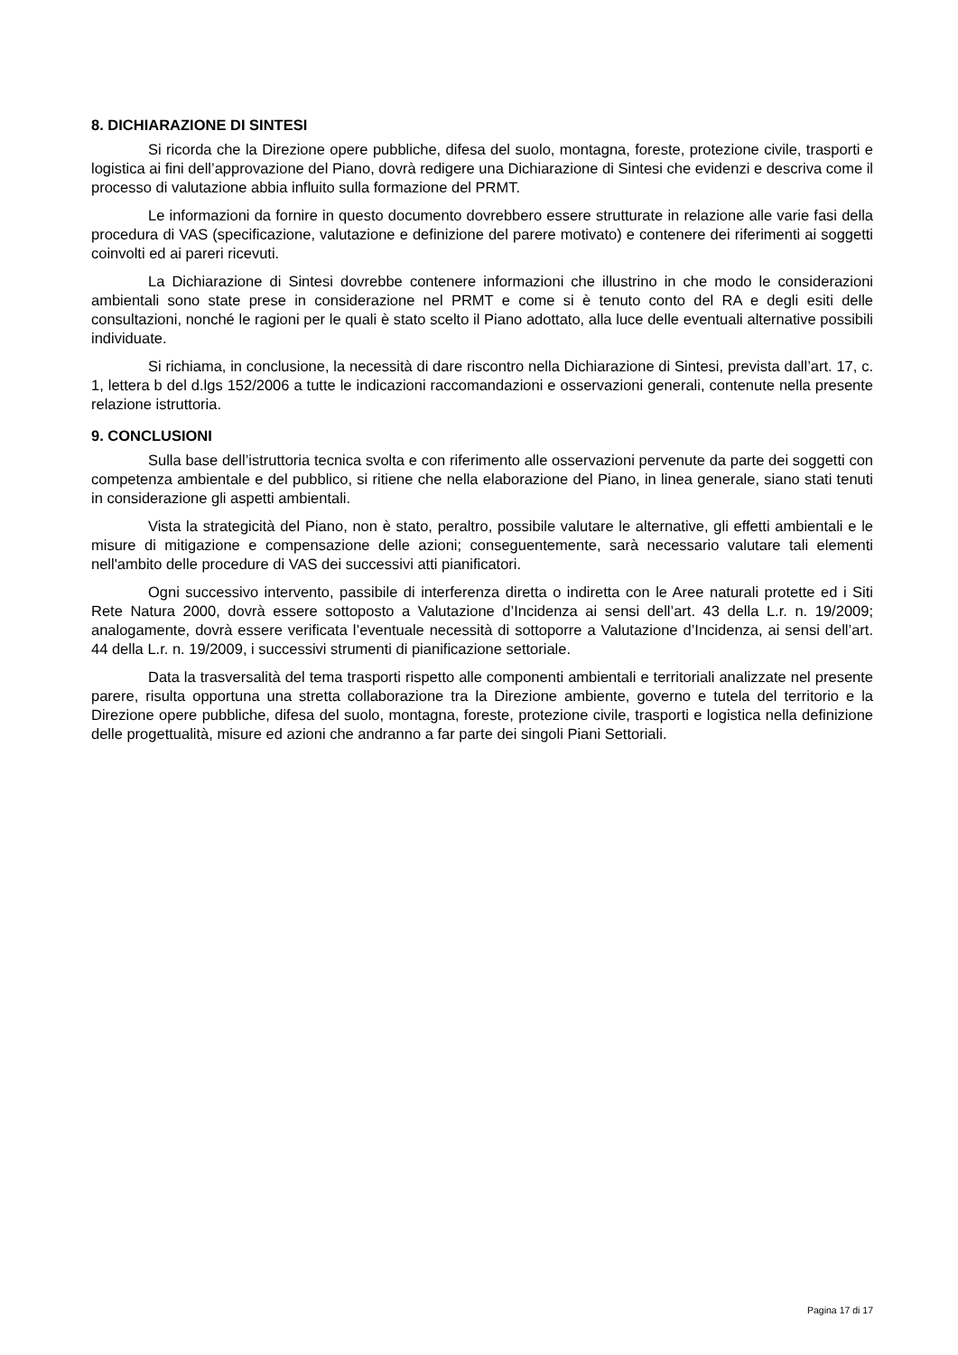8. DICHIARAZIONE DI SINTESI
Si ricorda che la Direzione opere pubbliche, difesa del suolo, montagna, foreste, protezione civile, trasporti e logistica ai fini dell’approvazione del Piano, dovrà redigere una Dichiarazione di Sintesi che evidenzi e descriva come il processo di valutazione abbia influito sulla formazione del PRMT.
Le informazioni da fornire in questo documento dovrebbero essere strutturate in relazione alle varie fasi della procedura di VAS (specificazione, valutazione e definizione del parere motivato) e contenere dei riferimenti ai soggetti coinvolti ed ai pareri ricevuti.
La Dichiarazione di Sintesi dovrebbe contenere informazioni che illustrino in che modo le considerazioni ambientali sono state prese in considerazione nel PRMT e come si è tenuto conto del RA e degli esiti delle consultazioni, nonché le ragioni per le quali è stato scelto il Piano adottato, alla luce delle eventuali alternative possibili individuate.
Si richiama, in conclusione, la necessità di dare riscontro nella Dichiarazione di Sintesi, prevista dall’art. 17, c. 1, lettera b del d.lgs 152/2006 a tutte le indicazioni raccomandazioni e osservazioni generali, contenute nella presente relazione istruttoria.
9. CONCLUSIONI
Sulla base dell’istruttoria tecnica svolta e con riferimento alle osservazioni pervenute da parte dei soggetti con competenza ambientale e del pubblico, si ritiene che nella elaborazione del Piano, in linea generale, siano stati tenuti in considerazione gli aspetti ambientali.
Vista la strategicità del Piano, non è stato, peraltro, possibile valutare le alternative, gli effetti ambientali e le misure di mitigazione e compensazione delle azioni; conseguentemente, sarà necessario valutare tali elementi nell'ambito delle procedure di VAS dei successivi atti pianificatori.
Ogni successivo intervento, passibile di interferenza diretta o indiretta con le Aree naturali protette ed i Siti Rete Natura 2000, dovrà essere sottoposto a Valutazione d’Incidenza ai sensi dell’art. 43 della L.r. n. 19/2009; analogamente, dovrà essere verificata l’eventuale necessità di sottoporre a Valutazione d’Incidenza, ai sensi dell’art. 44 della L.r. n. 19/2009, i successivi strumenti di pianificazione settoriale.
Data la trasversalità del tema trasporti rispetto alle componenti ambientali e territoriali analizzate nel presente parere, risulta opportuna una stretta collaborazione tra la Direzione ambiente, governo e tutela del territorio e la Direzione opere pubbliche, difesa del suolo, montagna, foreste, protezione civile, trasporti e logistica nella definizione delle progettualità, misure ed azioni che andranno a far parte dei singoli Piani Settoriali.
Pagina 17 di 17